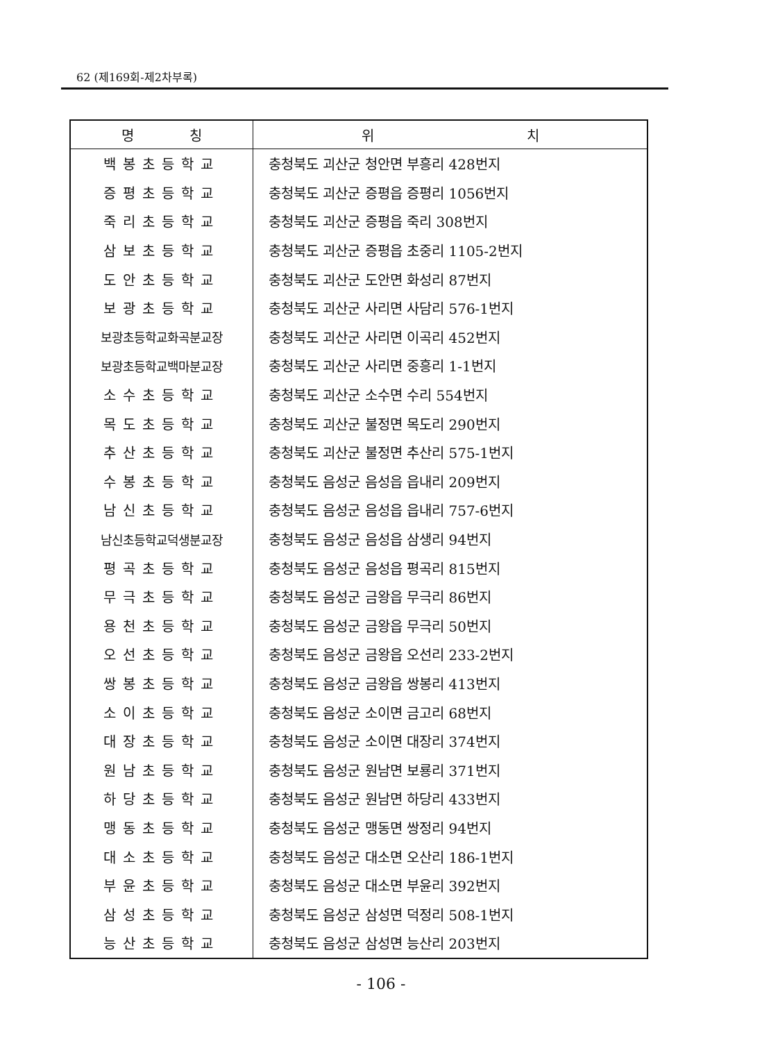62 (제169회-제2차부록)
| 명 칭 | 위 치 |
| --- | --- |
| 백봉초등학교 | 충청북도 괴산군 청안면 부흥리 428번지 |
| 증평초등학교 | 충청북도 괴산군 증평읍 증평리 1056번지 |
| 죽리초등학교 | 충청북도 괴산군 증평읍 죽리 308번지 |
| 삼보초등학교 | 충청북도 괴산군 증평읍 초중리 1105-2번지 |
| 도안초등학교 | 충청북도 괴산군 도안면 화성리 87번지 |
| 보광초등학교 | 충청북도 괴산군 사리면 사담리 576-1번지 |
| 보광초등학교화곡분교장 | 충청북도 괴산군 사리면 이곡리 452번지 |
| 보광초등학교백마분교장 | 충청북도 괴산군 사리면 중흥리 1-1번지 |
| 소수초등학교 | 충청북도 괴산군 소수면 수리 554번지 |
| 목도초등학교 | 충청북도 괴산군 불정면 목도리 290번지 |
| 추산초등학교 | 충청북도 괴산군 불정면 추산리 575-1번지 |
| 수봉초등학교 | 충청북도 음성군 음성읍 읍내리 209번지 |
| 남신초등학교 | 충청북도 음성군 음성읍 읍내리 757-6번지 |
| 남신초등학교덕생분교장 | 충청북도 음성군 음성읍 삼생리 94번지 |
| 평곡초등학교 | 충청북도 음성군 음성읍 평곡리 815번지 |
| 무극초등학교 | 충청북도 음성군 금왕읍 무극리 86번지 |
| 용천초등학교 | 충청북도 음성군 금왕읍 무극리 50번지 |
| 오선초등학교 | 충청북도 음성군 금왕읍 오선리 233-2번지 |
| 쌍봉초등학교 | 충청북도 음성군 금왕읍 쌍봉리 413번지 |
| 소이초등학교 | 충청북도 음성군 소이면 금고리 68번지 |
| 대장초등학교 | 충청북도 음성군 소이면 대장리 374번지 |
| 원남초등학교 | 충청북도 음성군 원남면 보룡리 371번지 |
| 하당초등학교 | 충청북도 음성군 원남면 하당리 433번지 |
| 맹동초등학교 | 충청북도 음성군 맹동면 쌍정리 94번지 |
| 대소초등학교 | 충청북도 음성군 대소면 오산리 186-1번지 |
| 부윤초등학교 | 충청북도 음성군 대소면 부윤리 392번지 |
| 삼성초등학교 | 충청북도 음성군 삼성면 덕정리 508-1번지 |
| 능산초등학교 | 충청북도 음성군 삼성면 능산리 203번지 |
- 106 -